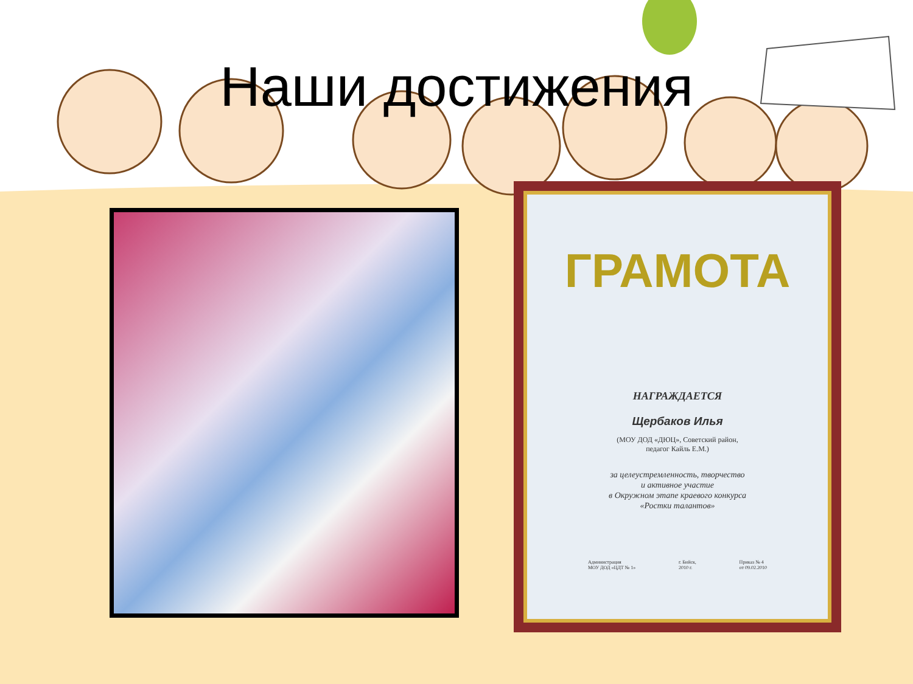Наши достижения
ГРАМОТА
НАГРАЖДАЕТСЯ
Щербаков Илья
(МОУ ДОД «ДЮЦ», Советский район,
педагог Кайль Е.М.)
за целеустремленность, творчество
и активное участие
в Окружном этапе краевого конкурса
«Ростки талантов»
Администрация
МОУ ДОД «ЦДТ № 1» г. Бийск,
2010 г. Приказ № 4
от 09.02.2010